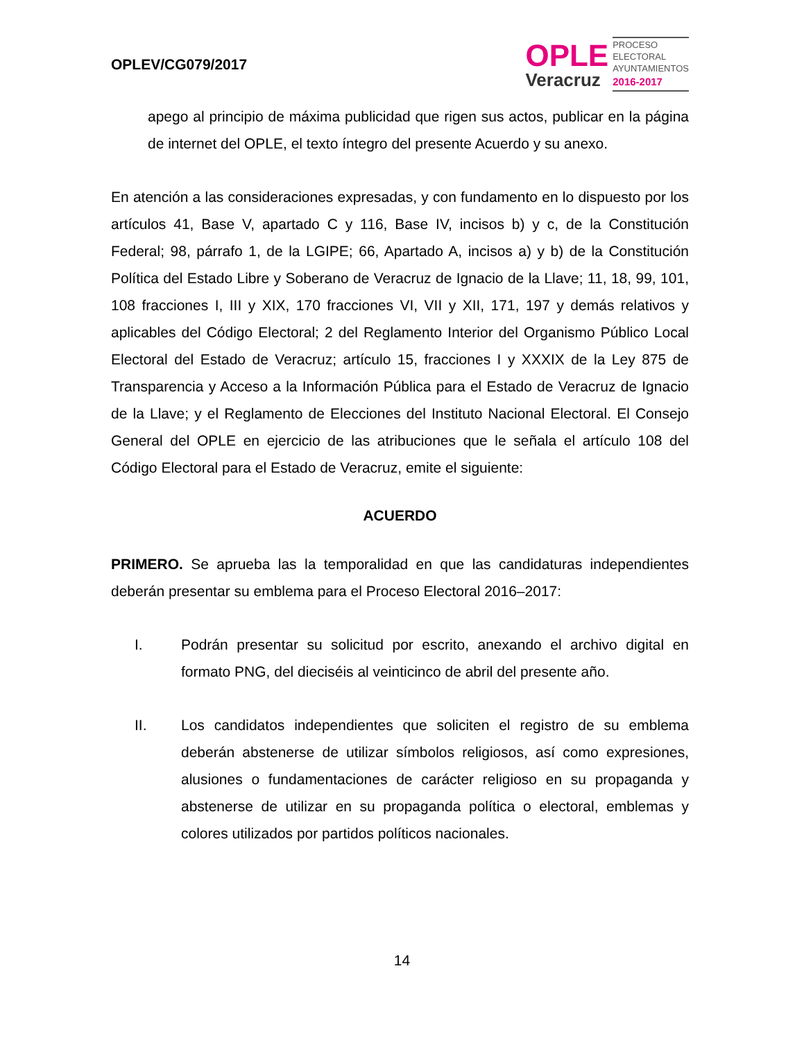OPLEV/CG079/2017
OPLE
Veracruz
PROCESO
ELECTORAL
AYUNTAMIENTOS
2016-2017
apego al principio de máxima publicidad que rigen sus actos, publicar en la página de internet del OPLE, el texto íntegro del presente Acuerdo y su anexo.
En atención a las consideraciones expresadas, y con fundamento en lo dispuesto por los artículos 41, Base V, apartado C y 116, Base IV, incisos b) y c, de la Constitución Federal; 98, párrafo 1, de la LGIPE; 66, Apartado A, incisos a) y b) de la Constitución Política del Estado Libre y Soberano de Veracruz de Ignacio de la Llave; 11, 18, 99, 101, 108 fracciones I, III y XIX, 170 fracciones VI, VII y XII, 171, 197 y demás relativos y aplicables del Código Electoral; 2 del Reglamento Interior del Organismo Público Local Electoral del Estado de Veracruz; artículo 15, fracciones I y XXXIX de la Ley 875 de Transparencia y Acceso a la Información Pública para el Estado de Veracruz de Ignacio de la Llave; y el Reglamento de Elecciones del Instituto Nacional Electoral. El Consejo General del OPLE en ejercicio de las atribuciones que le señala el artículo 108 del Código Electoral para el Estado de Veracruz, emite el siguiente:
ACUERDO
PRIMERO. Se aprueba las la temporalidad en que las candidaturas independientes deberán presentar su emblema para el Proceso Electoral 2016–2017:
I. Podrán presentar su solicitud por escrito, anexando el archivo digital en formato PNG, del dieciséis al veinticinco de abril del presente año.
II. Los candidatos independientes que soliciten el registro de su emblema deberán abstenerse de utilizar símbolos religiosos, así como expresiones, alusiones o fundamentaciones de carácter religioso en su propaganda y abstenerse de utilizar en su propaganda política o electoral, emblemas y colores utilizados por partidos políticos nacionales.
14